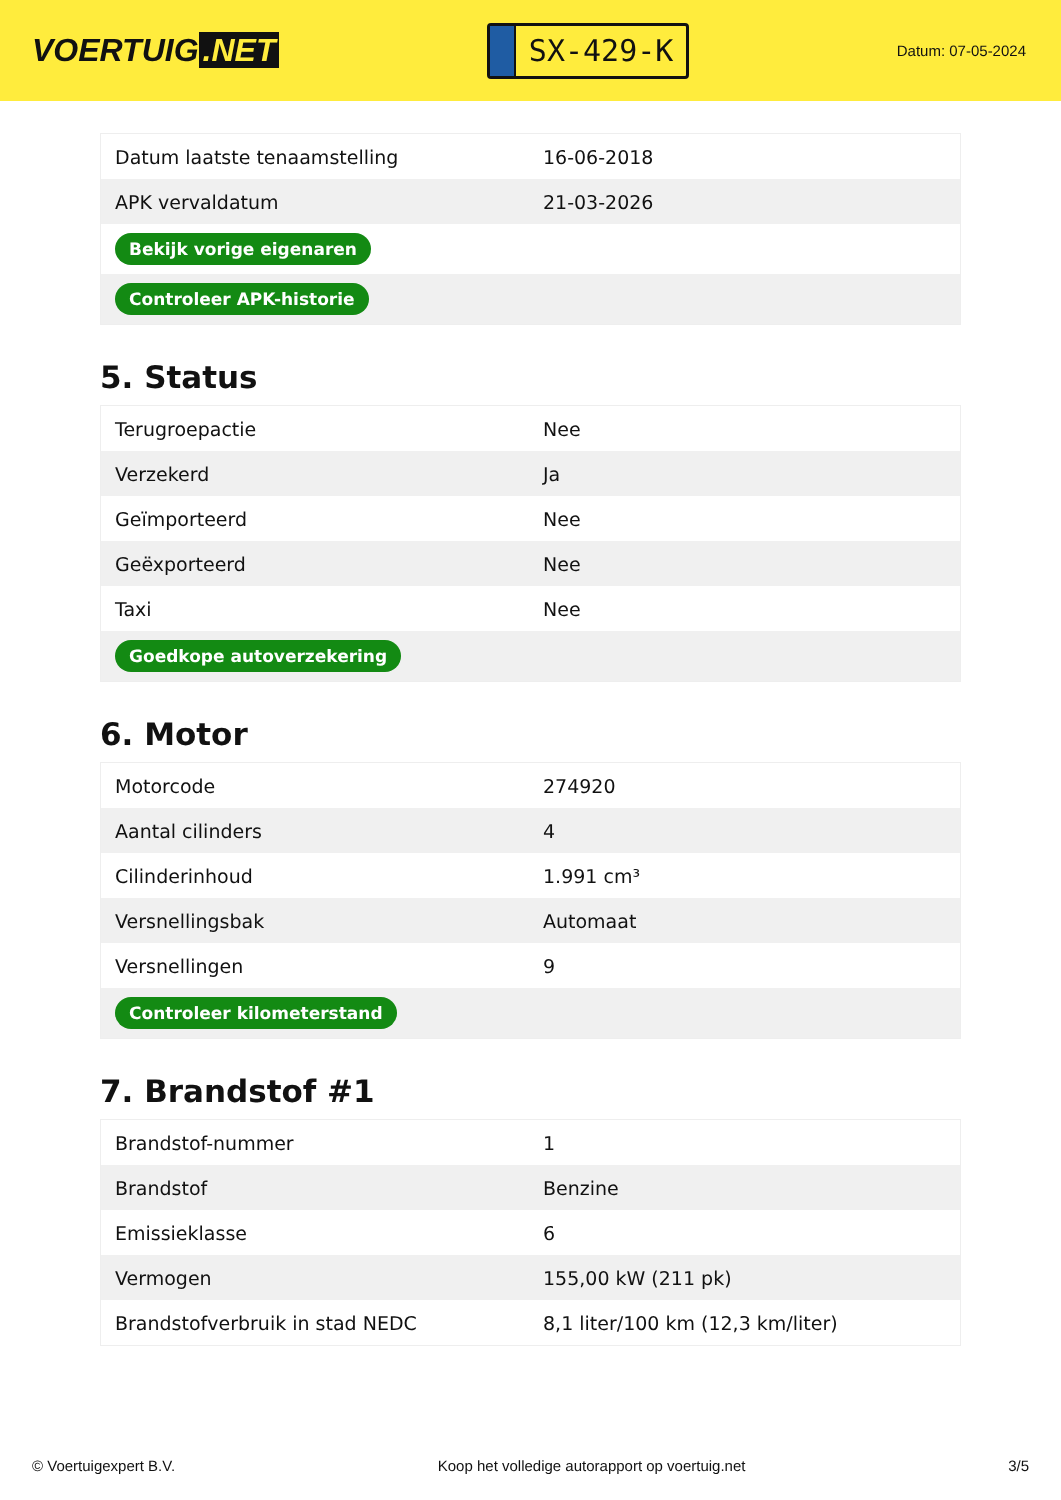VOERTUIG.NET
SX-429-K
Datum: 07-05-2024
| Datum laatste tenaamstelling | 16-06-2018 |
| APK vervaldatum | 21-03-2026 |
| Bekijk vorige eigenaren | |
| Controleer APK-historie | |
5. Status
| Terugroepactie | Nee |
| Verzekerd | Ja |
| Geïmporteerd | Nee |
| Geëxporteerd | Nee |
| Taxi | Nee |
| Goedkope autoverzekering | |
6. Motor
| Motorcode | 274920 |
| Aantal cilinders | 4 |
| Cilinderinhoud | 1.991 cm³ |
| Versnellingsbak | Automaat |
| Versnellingen | 9 |
| Controleer kilometerstand | |
7. Brandstof #1
| Brandstof-nummer | 1 |
| Brandstof | Benzine |
| Emissieklasse | 6 |
| Vermogen | 155,00 kW (211 pk) |
| Brandstofverbruik in stad NEDC | 8,1 liter/100 km (12,3 km/liter) |
© Voertuigexpert B.V. Koop het volledige autorapport op voertuig.net 3/5